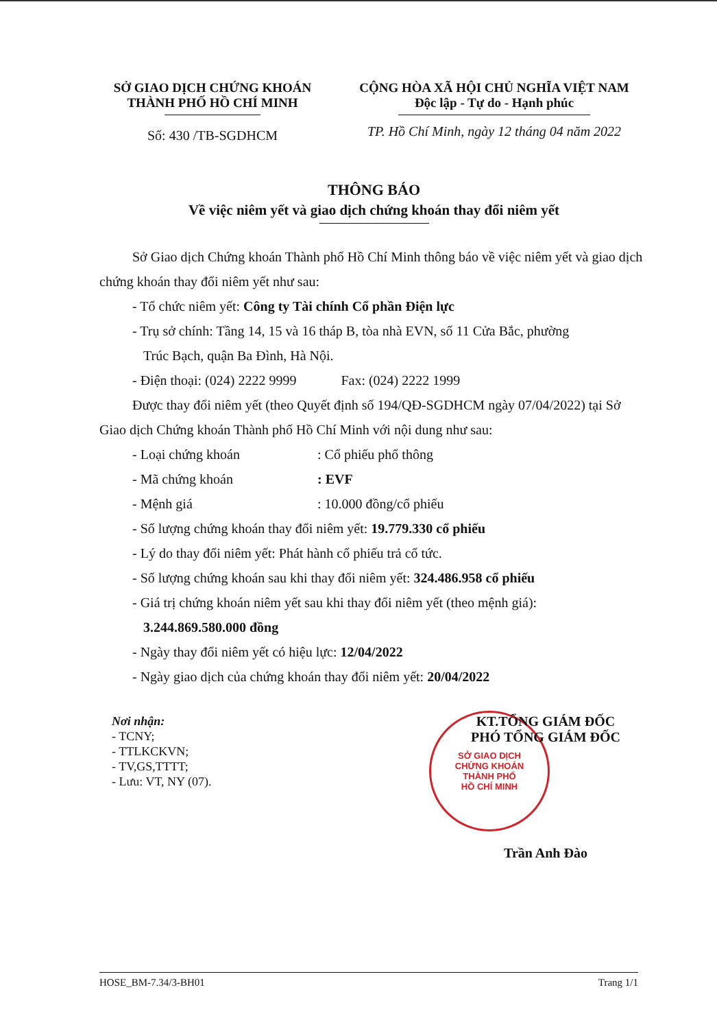SỞ GIAO DỊCH CHỨNG KHOÁN
THÀNH PHỐ HỒ CHÍ MINH
Số: 430 /TB-SGDHCM
CỘNG HÒA XÃ HỘI CHỦ NGHĨA VIỆT NAM
Độc lập - Tự do - Hạnh phúc
TP. Hồ Chí Minh, ngày 12 tháng 04 năm 2022
THÔNG BÁO
Về việc niêm yết và giao dịch chứng khoán thay đổi niêm yết
Sở Giao dịch Chứng khoán Thành phố Hồ Chí Minh thông báo về việc niêm yết và giao dịch chứng khoán thay đổi niêm yết như sau:
- Tổ chức niêm yết: Công ty Tài chính Cổ phần Điện lực
- Trụ sở chính: Tầng 14, 15 và 16 tháp B, tòa nhà EVN, số 11 Cửa Bắc, phường
Trúc Bạch, quận Ba Đình, Hà Nội.
- Điện thoại: (024) 2222 9999 Fax: (024) 2222 1999
Được thay đổi niêm yết (theo Quyết định số 194/QĐ-SGDHCM ngày 07/04/2022) tại Sở Giao dịch Chứng khoán Thành phố Hồ Chí Minh với nội dung như sau:
- Loại chứng khoán: Cổ phiếu phổ thông
- Mã chứng khoán: EVF
- Mệnh giá: 10.000 đồng/cổ phiếu
- Số lượng chứng khoán thay đổi niêm yết: 19.779.330 cổ phiếu
- Lý do thay đổi niêm yết: Phát hành cổ phiếu trả cổ tức.
- Số lượng chứng khoán sau khi thay đổi niêm yết: 324.486.958 cổ phiếu
- Giá trị chứng khoán niêm yết sau khi thay đổi niêm yết (theo mệnh giá):
3.244.869.580.000 đồng
- Ngày thay đổi niêm yết có hiệu lực: 12/04/2022
- Ngày giao dịch của chứng khoán thay đổi niêm yết: 20/04/2022
Nơi nhận:
- TCNY;
- TTLKCKVN;
- TV,GS,TTTT;
- Lưu: VT, NY (07).
KT.TỔNG GIÁM ĐỐC
PHÓ TỔNG GIÁM ĐỐC
SỞ GIAO DỊCH
CHỨNG KHOÁN
THÀNH PHỐ
HỒ CHÍ MINH
Trần Anh Đào
HOSE_BM-7.34/3-BH01 Trang 1/1